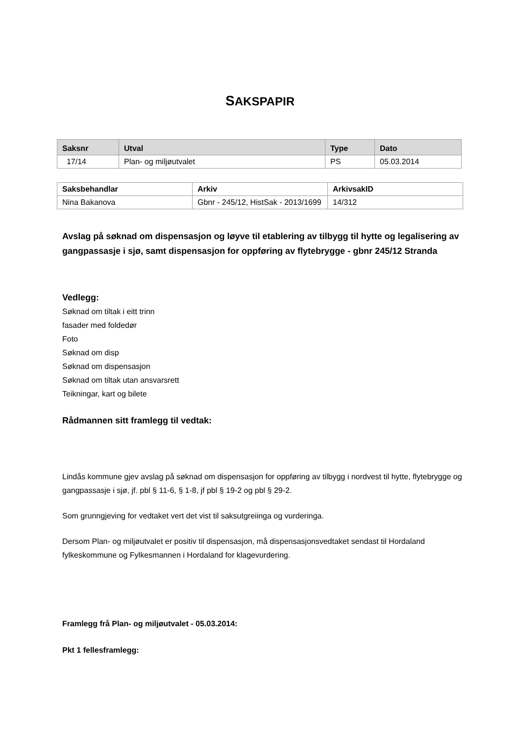SAKSPAPIR
| Saksnr | Utval | Type | Dato |
| --- | --- | --- | --- |
| 17/14 | Plan- og miljøutvalet | PS | 05.03.2014 |
| Saksbehandlar | Arkiv | ArkivsakID |
| --- | --- | --- |
| Nina Bakanova | Gbnr - 245/12, HistSak - 2013/1699 | 14/312 |
Avslag på søknad om dispensasjon og løyve til etablering av tilbygg til hytte og legalisering av gangpassasje i sjø, samt dispensasjon for oppføring av flytebrygge - gbnr 245/12 Stranda
Vedlegg:
Søknad om tiltak i eitt trinn
fasader med foldedør
Foto
Søknad om disp
Søknad om dispensasjon
Søknad om tiltak utan ansvarsrett
Teikningar, kart og bilete
Rådmannen sitt framlegg til vedtak:
Lindås kommune gjev avslag på søknad om dispensasjon for oppføring av tilbygg i nordvest til hytte, flytebrygge og gangpassasje i sjø, jf. pbl § 11-6, § 1-8, jf pbl § 19-2 og pbl § 29-2.
Som grunngjeving for vedtaket vert det vist til saksutgreiinga og vurderinga.
Dersom Plan- og miljøutvalet er positiv til dispensasjon, må dispensasjonsvedtaket sendast til Hordaland fylkeskommune og Fylkesmannen i Hordaland for klagevurdering.
Framlegg frå Plan- og miljøutvalet - 05.03.2014:
Pkt 1 fellesframlegg: